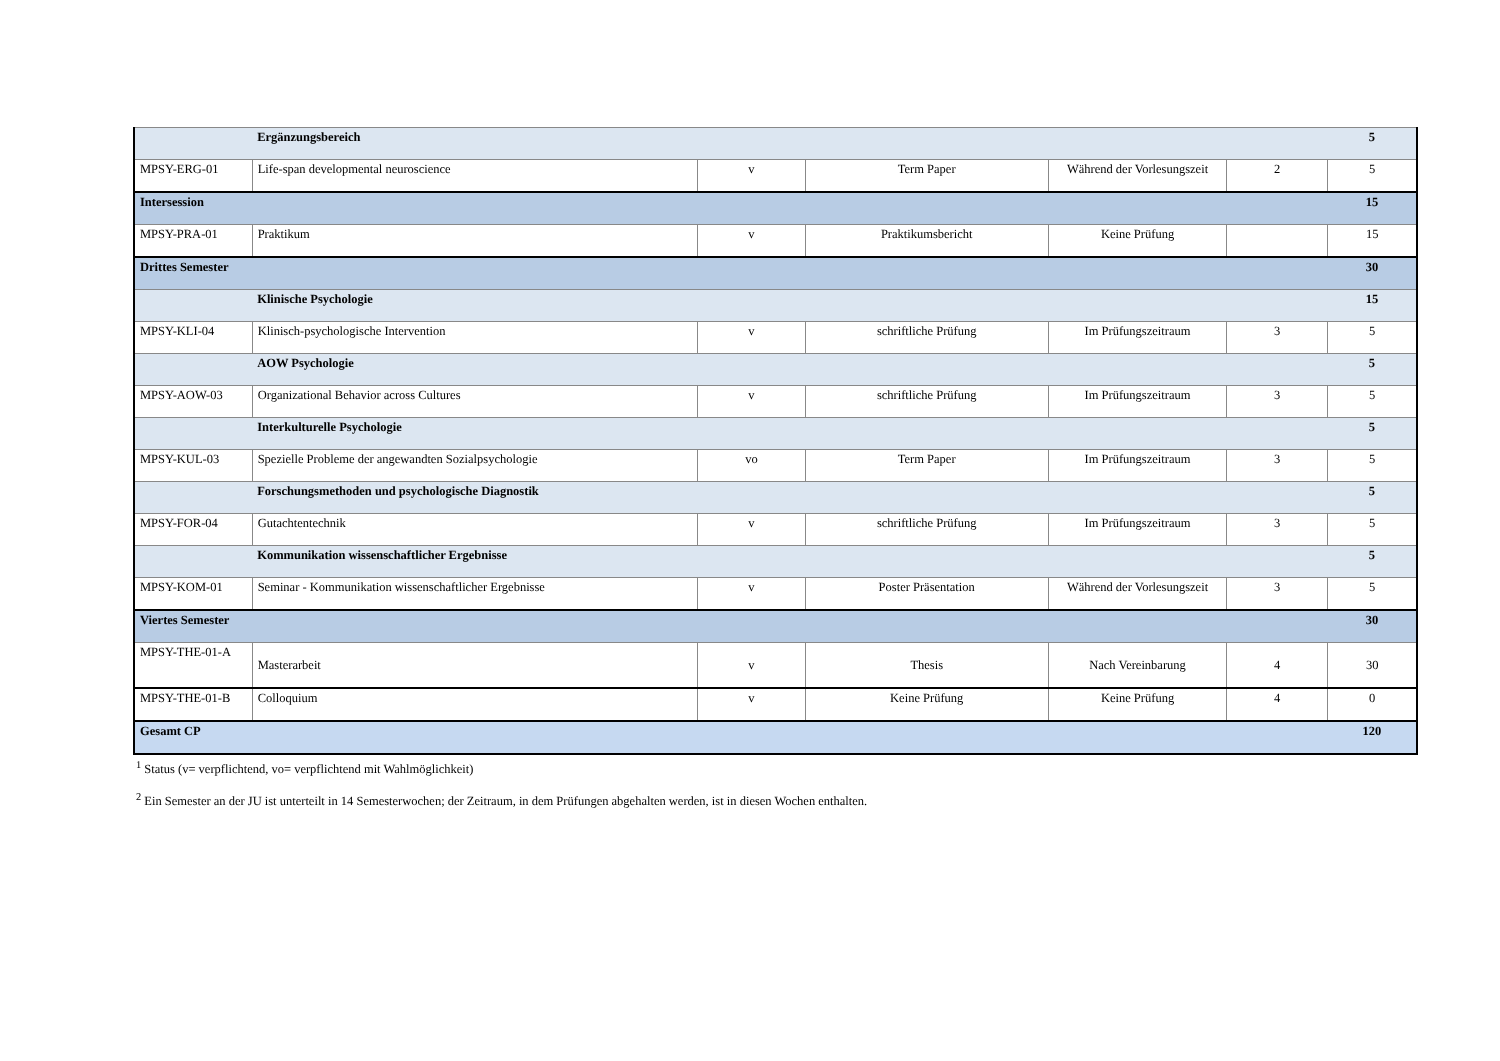| | Ergänzungsbereich | | | | | 5 |
| MPSY-ERG-01 | Life-span developmental neuroscience | v | Term Paper | Während der Vorlesungszeit | 2 | 5 |
| Intersession | | | | | | 15 |
| MPSY-PRA-01 | Praktikum | v | Praktikumsbericht | Keine Prüfung | | 15 |
| Drittes Semester | | | | | | 30 |
| | Klinische Psychologie | | | | | 15 |
| MPSY-KLI-04 | Klinisch-psychologische Intervention | v | schriftliche Prüfung | Im Prüfungszeitraum | 3 | 5 |
| | AOW Psychologie | | | | | 5 |
| MPSY-AOW-03 | Organizational Behavior across Cultures | v | schriftliche Prüfung | Im Prüfungszeitraum | 3 | 5 |
| | Interkulturelle Psychologie | | | | | 5 |
| MPSY-KUL-03 | Spezielle Probleme der angewandten Sozialpsychologie | vo | Term Paper | Im Prüfungszeitraum | 3 | 5 |
| | Forschungsmethoden und psychologische Diagnostik | | | | | 5 |
| MPSY-FOR-04 | Gutachtentechnik | v | schriftliche Prüfung | Im Prüfungszeitraum | 3 | 5 |
| | Kommunikation wissenschaftlicher Ergebnisse | | | | | 5 |
| MPSY-KOM-01 | Seminar - Kommunikation wissenschaftlicher Ergebnisse | v | Poster Präsentation | Während der Vorlesungszeit | 3 | 5 |
| Viertes Semester | | | | | | 30 |
| MPSY-THE-01-A | Masterarbeit | v | Thesis | Nach Vereinbarung | 4 | 30 |
| MPSY-THE-01-B | Colloquium | v | Keine Prüfung | Keine Prüfung | 4 | 0 |
| Gesamt CP | | | | | | 120 |
<sup>1</sup> Status (v= verpflichtend, vo= verpflichtend mit Wahlmöglichkeit)
<sup>2</sup> Ein Semester an der JU ist unterteilt in 14 Semesterwochen; der Zeitraum, in dem Prüfungen abgehalten werden, ist in diesen Wochen enthalten.